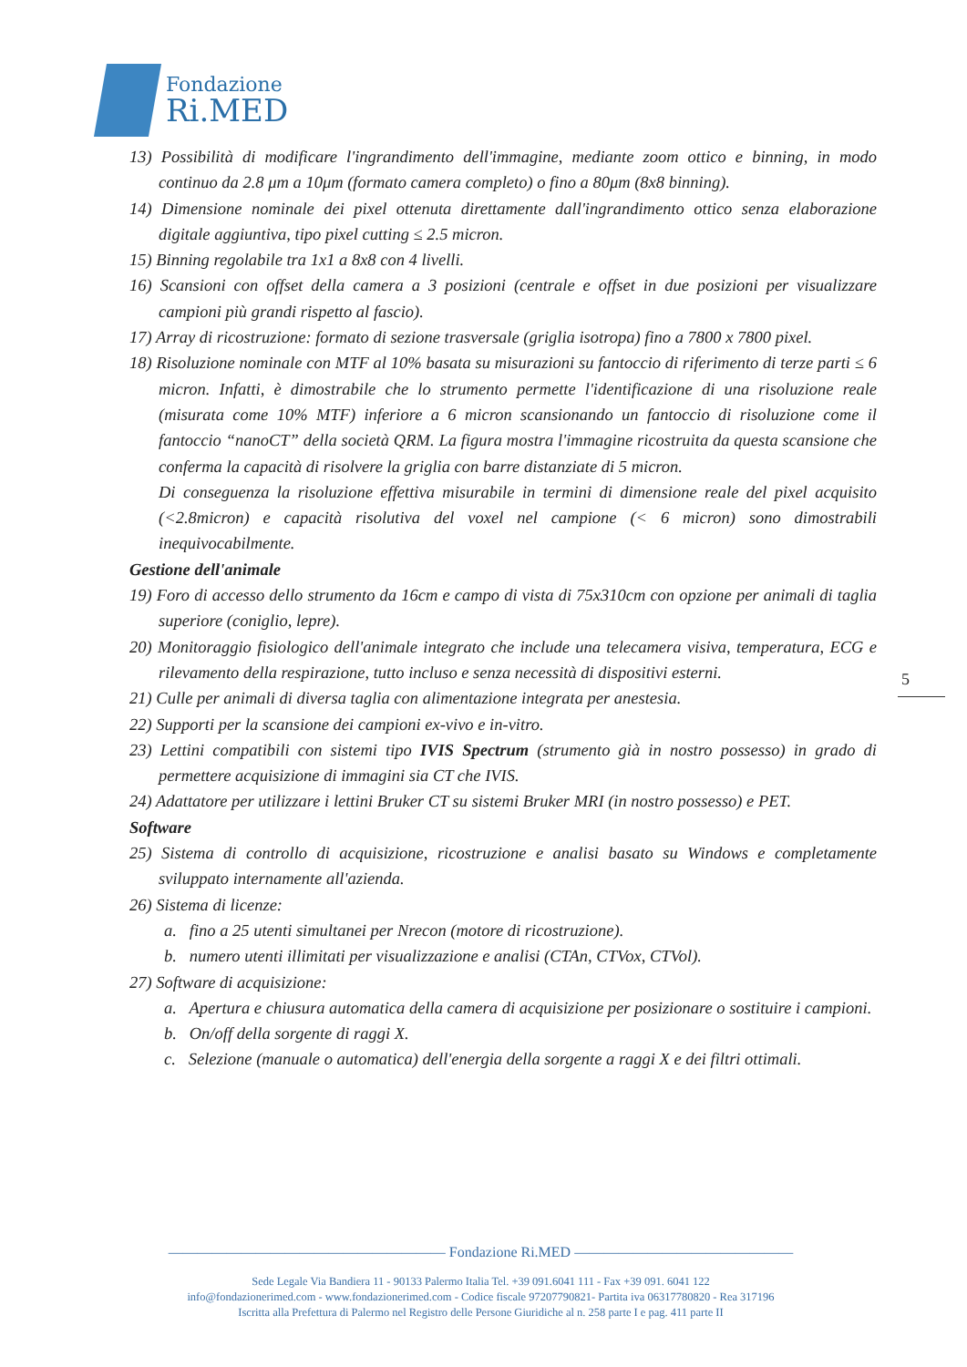Fondazione
Ri.MED
13) Possibilità di modificare l'ingrandimento dell'immagine, mediante zoom ottico e binning, in modo continuo da 2.8 μm a 10μm (formato camera completo) o fino a 80μm (8x8 binning).
14) Dimensione nominale dei pixel ottenuta direttamente dall'ingrandimento ottico senza elaborazione digitale aggiuntiva, tipo pixel cutting ≤ 2.5 micron.
15) Binning regolabile tra 1x1 a 8x8 con 4 livelli.
16) Scansioni con offset della camera a 3 posizioni (centrale e offset in due posizioni per visualizzare campioni più grandi rispetto al fascio).
17) Array di ricostruzione: formato di sezione trasversale (griglia isotropa) fino a 7800 x 7800 pixel.
18) Risoluzione nominale con MTF al 10% basata su misurazioni su fantoccio di riferimento di terze parti ≤ 6 micron. Infatti, è dimostrabile che lo strumento permette l'identificazione di una risoluzione reale (misurata come 10% MTF) inferiore a 6 micron scansionando un fantoccio di risoluzione come il fantoccio “nanoCT” della società QRM. La figura mostra l'immagine ricostruita da questa scansione che conferma la capacità di risolvere la griglia con barre distanziate di 5 micron.
Di conseguenza la risoluzione effettiva misurabile in termini di dimensione reale del pixel acquisito (<2.8micron) e capacità risolutiva del voxel nel campione (< 6 micron) sono dimostrabili inequivocabilmente.
Gestione dell'animale
19) Foro di accesso dello strumento da 16cm e campo di vista di 75x310cm con opzione per animali di taglia superiore (coniglio, lepre).
20) Monitoraggio fisiologico dell'animale integrato che include una telecamera visiva, temperatura, ECG e rilevamento della respirazione, tutto incluso e senza necessità di dispositivi esterni.
21) Culle per animali di diversa taglia con alimentazione integrata per anestesia.
22) Supporti per la scansione dei campioni ex-vivo e in-vitro.
23) Lettini compatibili con sistemi tipo IVIS Spectrum (strumento già in nostro possesso) in grado di permettere acquisizione di immagini sia CT che IVIS.
24) Adattatore per utilizzare i lettini Bruker CT su sistemi Bruker MRI (in nostro possesso) e PET.
Software
25) Sistema di controllo di acquisizione, ricostruzione e analisi basato su Windows e completamente sviluppato internamente all'azienda.
26) Sistema di licenze:
a. fino a 25 utenti simultanei per Nrecon (motore di ricostruzione).
b. numero utenti illimitati per visualizzazione e analisi (CTAn, CTVox, CTVol).
27) Software di acquisizione:
a. Apertura e chiusura automatica della camera di acquisizione per posizionare o sostituire i campioni.
b. On/off della sorgente di raggi X.
c. Selezione (manuale o automatica) dell'energia della sorgente a raggi X e dei filtri ottimali.
5
——————————————————— Fondazione Ri.MED ———————————————
Sede Legale Via Bandiera 11 - 90133 Palermo Italia Tel. +39 091.6041 111 - Fax +39 091. 6041 122
info@fondazionerimed.com - www.fondazionerimed.com - Codice fiscale 97207790821- Partita iva 06317780820 - Rea 317196
Iscritta alla Prefettura di Palermo nel Registro delle Persone Giuridiche al n. 258 parte I e pag. 411 parte II